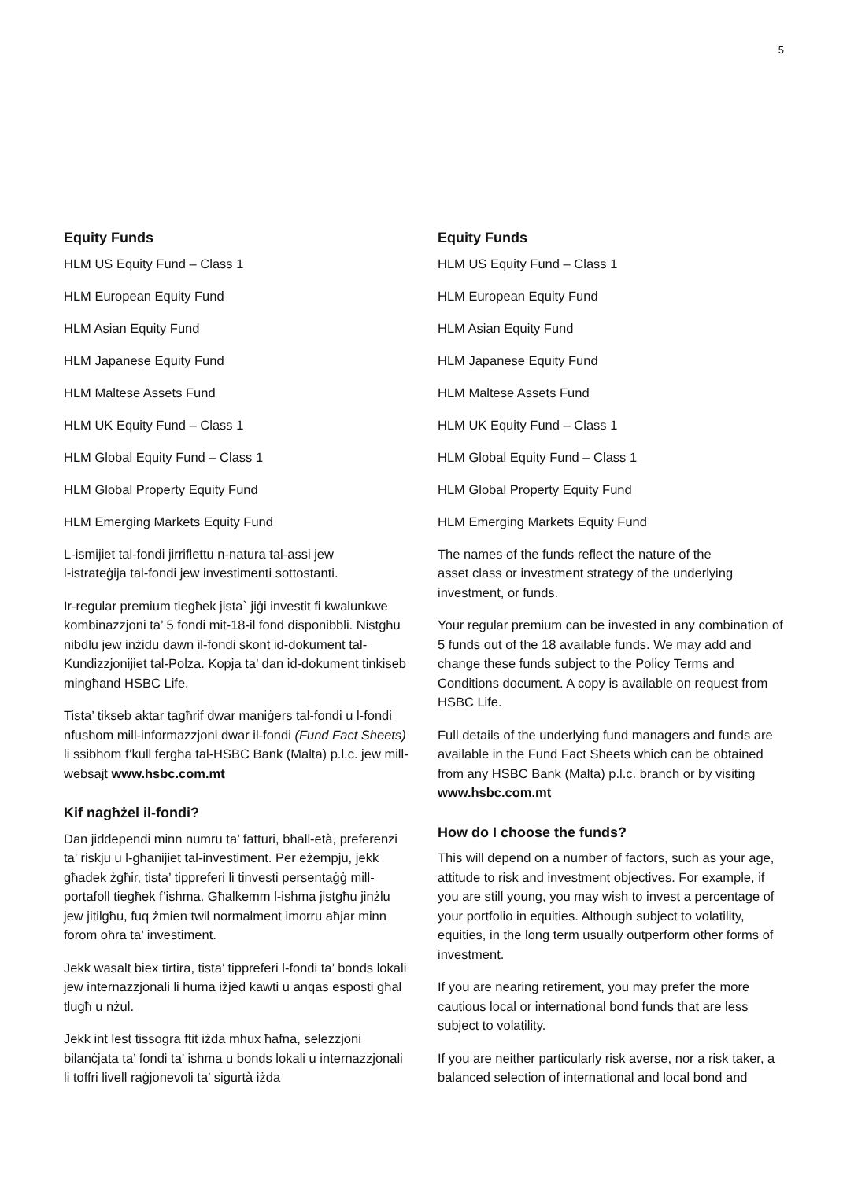5
Equity Funds
HLM US Equity Fund – Class 1
HLM European Equity Fund
HLM Asian Equity Fund
HLM Japanese Equity Fund
HLM Maltese Assets Fund
HLM UK Equity Fund – Class 1
HLM Global Equity Fund – Class 1
HLM Global Property Equity Fund
HLM Emerging Markets Equity Fund
L-ismijiet tal-fondi jirriflettu n-natura tal-assi jew
l-istrateġija tal-fondi jew investimenti sottostanti.
Ir-regular premium tiegħek jista` jiġi investit fi kwalunkwe kombinazzjoni ta’ 5 fondi mit-18-il fond disponibbli. Nistgħu nibdlu jew inżidu dawn il-fondi skont id-dokument tal-Kundizzjonijiet tal-Polza. Kopja ta’ dan id-dokument tinkiseb mingħand HSBC Life.
Tista’ tikseb aktar tagħrif dwar maniġers tal-fondi u l-fondi nfushom mill-informazzjoni dwar il-fondi (Fund Fact Sheets) li ssibhom f’kull fergħa tal-HSBC Bank (Malta) p.l.c. jew mill-websajt www.hsbc.com.mt
Kif nagħżel il-fondi?
Dan jiddependi minn numru ta’ fatturi, bħall-età, preferenzi ta’ riskju u l-għanijiet tal-investiment. Per eżempju, jekk għadek żgħir, tista’ tippreferi li tinvesti persentaġġ mill-portafoll tiegħek f’ishma. Għalkemm l-ishma jistgħu jinżlu jew jitilgħu, fuq żmien twil normalment imorru aħjar minn forom oħra ta’ investiment.
Jekk wasalt biex tirtira, tista’ tippreferi l-fondi ta’ bonds lokali jew internazzjonali li huma iżjed kawti u anqas esposti għal tlugħ u nżul.
Jekk int lest tissogra ftit iżda mhux ħafna, selezzjoni bilanċjata ta’ fondi ta’ ishma u bonds lokali u internazzjonali li toffri livell raġjonevoli ta’ sigurtà iżda
Equity Funds
HLM US Equity Fund – Class 1
HLM European Equity Fund
HLM Asian Equity Fund
HLM Japanese Equity Fund
HLM Maltese Assets Fund
HLM UK Equity Fund – Class 1
HLM Global Equity Fund – Class 1
HLM Global Property Equity Fund
HLM Emerging Markets Equity Fund
The names of the funds reflect the nature of the
asset class or investment strategy of the underlying investment, or funds.
Your regular premium can be invested in any combination of 5 funds out of the 18 available funds. We may add and change these funds subject to the Policy Terms and Conditions document. A copy is available on request from HSBC Life.
Full details of the underlying fund managers and funds are available in the Fund Fact Sheets which can be obtained from any HSBC Bank (Malta) p.l.c. branch or by visiting www.hsbc.com.mt
How do I choose the funds?
This will depend on a number of factors, such as your age, attitude to risk and investment objectives. For example, if you are still young, you may wish to invest a percentage of your portfolio in equities. Although subject to volatility, equities, in the long term usually outperform other forms of investment.
If you are nearing retirement, you may prefer the more cautious local or international bond funds that are less subject to volatility.
If you are neither particularly risk averse, nor a risk taker, a balanced selection of international and local bond and